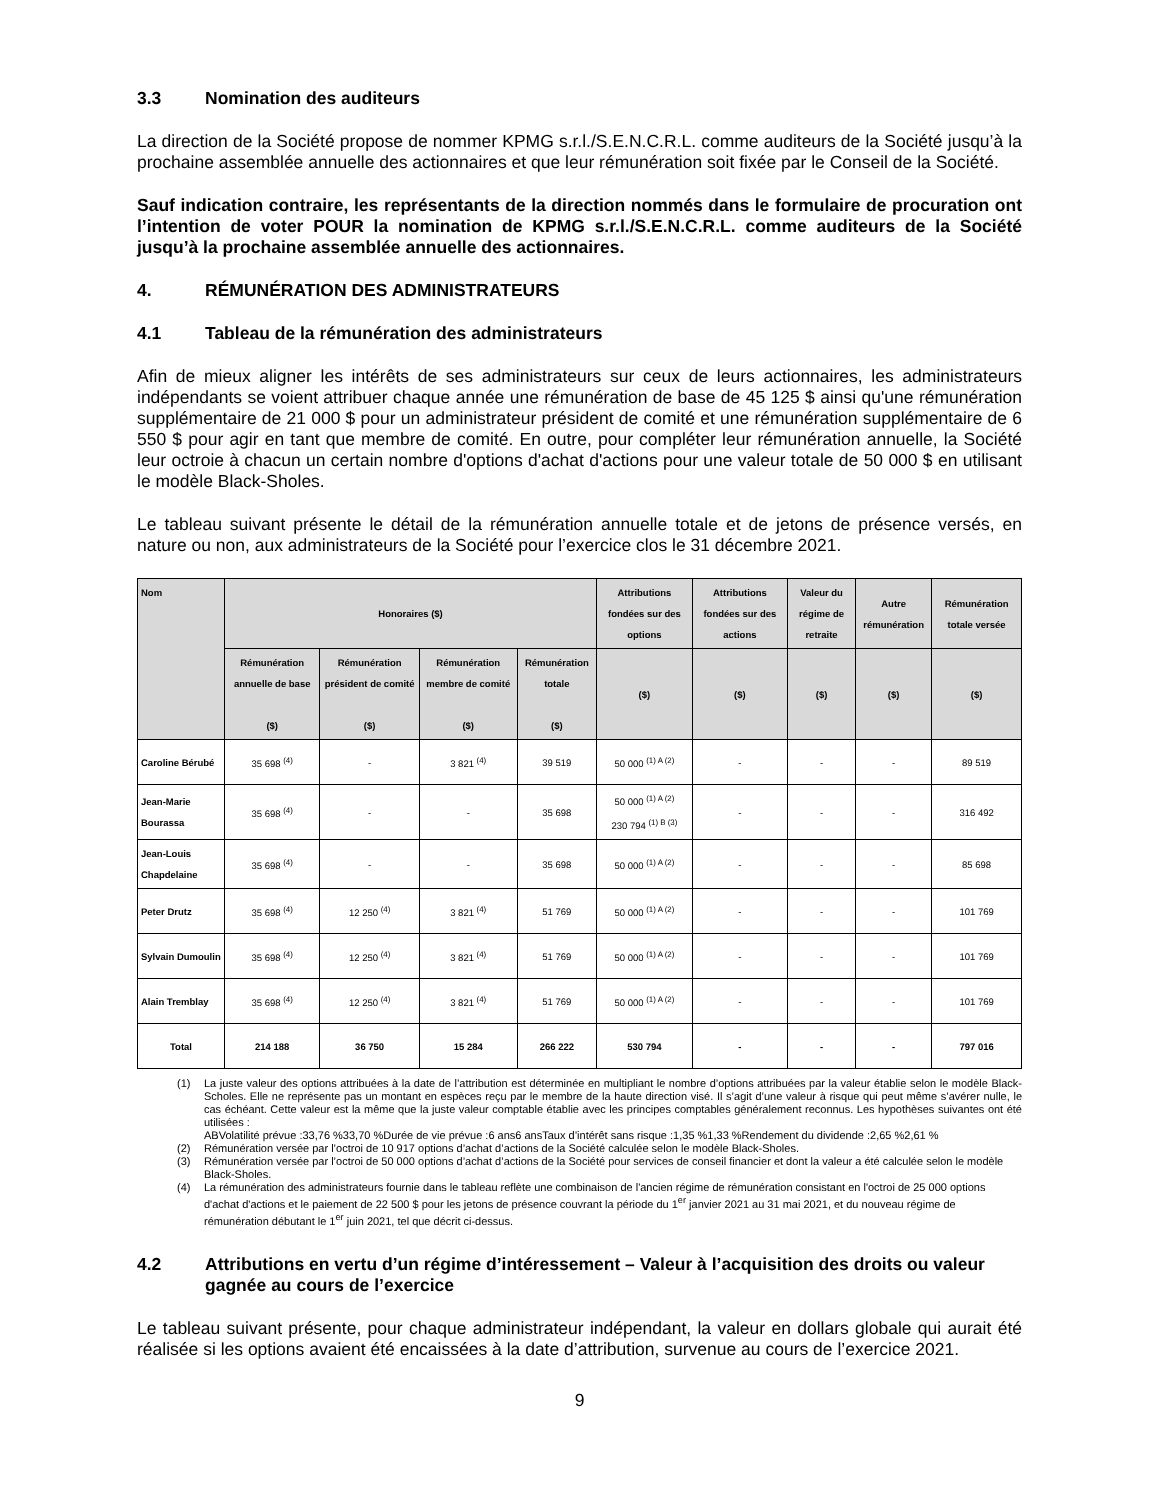3.3 Nomination des auditeurs
La direction de la Société propose de nommer KPMG s.r.l./S.E.N.C.R.L. comme auditeurs de la Société jusqu’à la prochaine assemblée annuelle des actionnaires et que leur rémunération soit fixée par le Conseil de la Société.
Sauf indication contraire, les représentants de la direction nommés dans le formulaire de procuration ont l’intention de voter POUR la nomination de KPMG s.r.l./S.E.N.C.R.L. comme auditeurs de la Société jusqu’à la prochaine assemblée annuelle des actionnaires.
4. RÉMUNÉRATION DES ADMINISTRATEURS
4.1 Tableau de la rémunération des administrateurs
Afin de mieux aligner les intérêts de ses administrateurs sur ceux de leurs actionnaires, les administrateurs indépendants se voient attribuer chaque année une rémunération de base de 45 125 $ ainsi qu'une rémunération supplémentaire de 21 000 $ pour un administrateur président de comité et une rémunération supplémentaire de 6 550 $ pour agir en tant que membre de comité. En outre, pour compléter leur rémunération annuelle, la Société leur octroie à chacun un certain nombre d'options d'achat d'actions pour une valeur totale de 50 000 $ en utilisant le modèle Black-Sholes.
Le tableau suivant présente le détail de la rémunération annuelle totale et de jetons de présence versés, en nature ou non, aux administrateurs de la Société pour l’exercice clos le 31 décembre 2021.
| Nom | Honoraires ($) | | | | Attributions fondées sur des options | Attributions fondées sur des actions | Valeur du régime de retraite | Autre rémunération | Rémunération totale versée |
| --- | --- | --- | --- | --- | --- | --- | --- | --- | --- |
| | Rémunération annuelle de base ($) | Rémunération président de comité ($) | Rémunération membre de comité ($) | Rémunération totale ($) | ($) | ($) | ($) | ($) | ($) |
| Caroline Bérubé | 35 698 <sup>(4)</sup> | - | 3 821 <sup>(4)</sup> | 39 519 | 50 000 <sup>(1) A (2)</sup> | - | - | - | 89 519 |
| Jean-Marie Bourassa | 35 698 <sup>(4)</sup> | - | - | 35 698 | 50 000 <sup>(1) A (2)</sup> 230 794 <sup>(1) B (3)</sup> | - | - | - | 316 492 |
| Jean-Louis Chapdelaine | 35 698 <sup>(4)</sup> | - | - | 35 698 | 50 000 <sup>(1) A (2)</sup> | - | - | - | 85 698 |
| Peter Drutz | 35 698 <sup>(4)</sup> | 12 250 <sup>(4)</sup> | 3 821 <sup>(4)</sup> | 51 769 | 50 000 <sup>(1) A (2)</sup> | - | - | - | 101 769 |
| Sylvain Dumoulin | 35 698 <sup>(4)</sup> | 12 250 <sup>(4)</sup> | 3 821 <sup>(4)</sup> | 51 769 | 50 000 <sup>(1) A (2)</sup> | - | - | - | 101 769 |
| Alain Tremblay | 35 698 <sup>(4)</sup> | 12 250 <sup>(4)</sup> | 3 821 <sup>(4)</sup> | 51 769 | 50 000 <sup>(1) A (2)</sup> | - | - | - | 101 769 |
| Total | 214 188 | 36 750 | 15 284 | 266 222 | 530 794 | - | - | - | 797 016 |
(1) La juste valeur des options attribuées à la date de l’attribution est déterminée en multipliant le nombre d’options attribuées par la valeur établie selon le modèle Black-Scholes. Elle ne représente pas un montant en espèces reçu par le membre de la haute direction visé. Il s’agit d’une valeur à risque qui peut même s’avérer nulle, le cas échéant. Cette valeur est la même que la juste valeur comptable établie avec les principes comptables généralement reconnus. Les hypothèses suivantes ont été utilisées :
A B Volatilité prévue : 33,76 % 33,70 % Durée de vie prévue : 6 ans 6 ans Taux d’intérêt sans risque : 1,35 % 1,33 % Rendement du dividende : 2,65 % 2,61 %
(2) Rémunération versée par l’octroi de 10 917 options d’achat d’actions de la Société calculée selon le modèle Black-Sholes.
(3) Rémunération versée par l’octroi de 50 000 options d’achat d’actions de la Société pour services de conseil financier et dont la valeur a été calculée selon le modèle Black-Sholes.
(4) La rémunération des administrateurs fournie dans le tableau reflète une combinaison de l'ancien régime de rémunération consistant en l'octroi de 25 000 options d'achat d'actions et le paiement de 22 500 $ pour les jetons de présence couvrant la période du 1<sup>er</sup> janvier 2021 au 31 mai 2021, et du nouveau régime de rémunération débutant le 1<sup>er</sup> juin 2021, tel que décrit ci-dessus.
4.2 Attributions en vertu d’un régime d’intéressement – Valeur à l’acquisition des droits ou valeur gagnée au cours de l’exercice
Le tableau suivant présente, pour chaque administrateur indépendant, la valeur en dollars globale qui aurait été réalisée si les options avaient été encaissées à la date d’attribution, survenue au cours de l’exercice 2021.
9